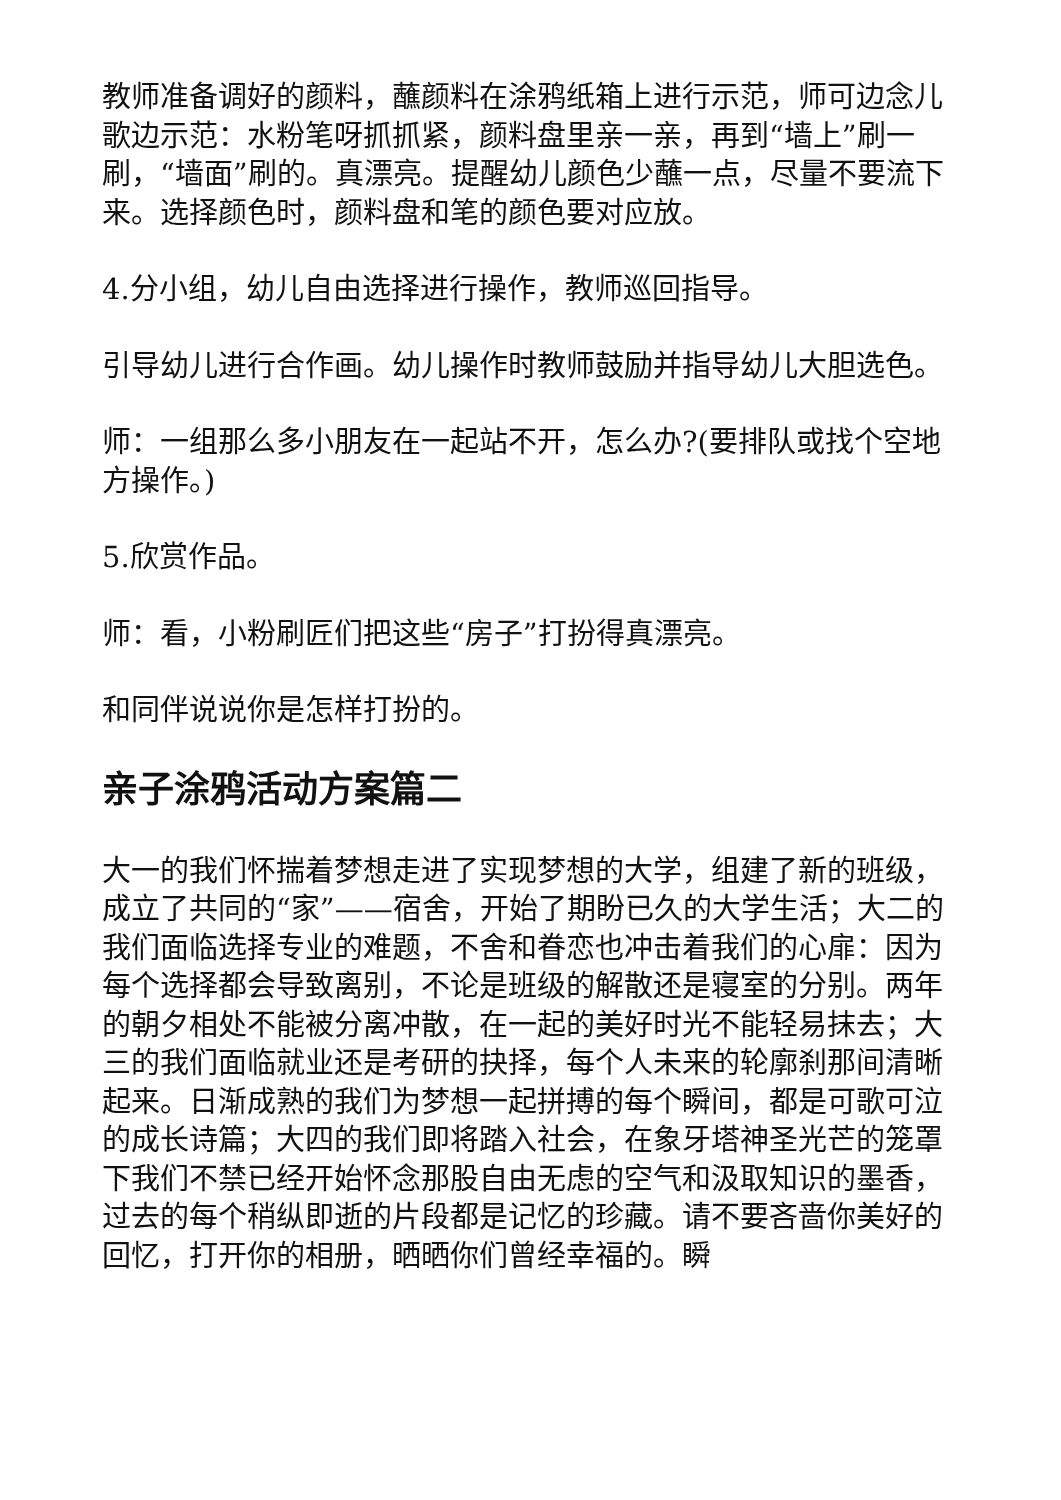教师准备调好的颜料，蘸颜料在涂鸦纸箱上进行示范，师可边念儿歌边示范：水粉笔呀抓抓紧，颜料盘里亲一亲，再到“墙上”刷一刷，“墙面”刷的。真漂亮。提醒幼儿颜色少蘸一点，尽量不要流下来。选择颜色时，颜料盘和笔的颜色要对应放。
4.分小组，幼儿自由选择进行操作，教师巡回指导。
引导幼儿进行合作画。幼儿操作时教师鼓励并指导幼儿大胆选色。
师：一组那么多小朋友在一起站不开，怎么办?(要排队或找个空地方操作。)
5.欣赏作品。
师：看，小粉刷匠们把这些“房子”打扮得真漂亮。
和同伴说说你是怎样打扮的。
亲子涂鸦活动方案篇二
大一的我们怀揣着梦想走进了实现梦想的大学，组建了新的班级，成立了共同的“家”——宿舍，开始了期盼已久的大学生活；大二的我们面临选择专业的难题，不舍和眷恋也冲击着我们的心扉：因为每个选择都会导致离别，不论是班级的解散还是寝室的分别。两年的朝夕相处不能被分离冲散，在一起的美好时光不能轻易抹去；大三的我们面临就业还是考研的抉择，每个人未来的轮廓刹那间清晰起来。日渐成熟的我们为梦想一起拼搏的每个瞬间，都是可歌可泣的成长诗篇；大四的我们即将踏入社会，在象牙塔神圣光芒的笼罩下我们不禁已经开始怀念那股自由无虑的空气和汲取知识的墨香，过去的每个稍纵即逝的片段都是记忆的珍藏。请不要吝啬你美好的回忆，打开你的相册，晒晒你们曾经幸福的。瞬